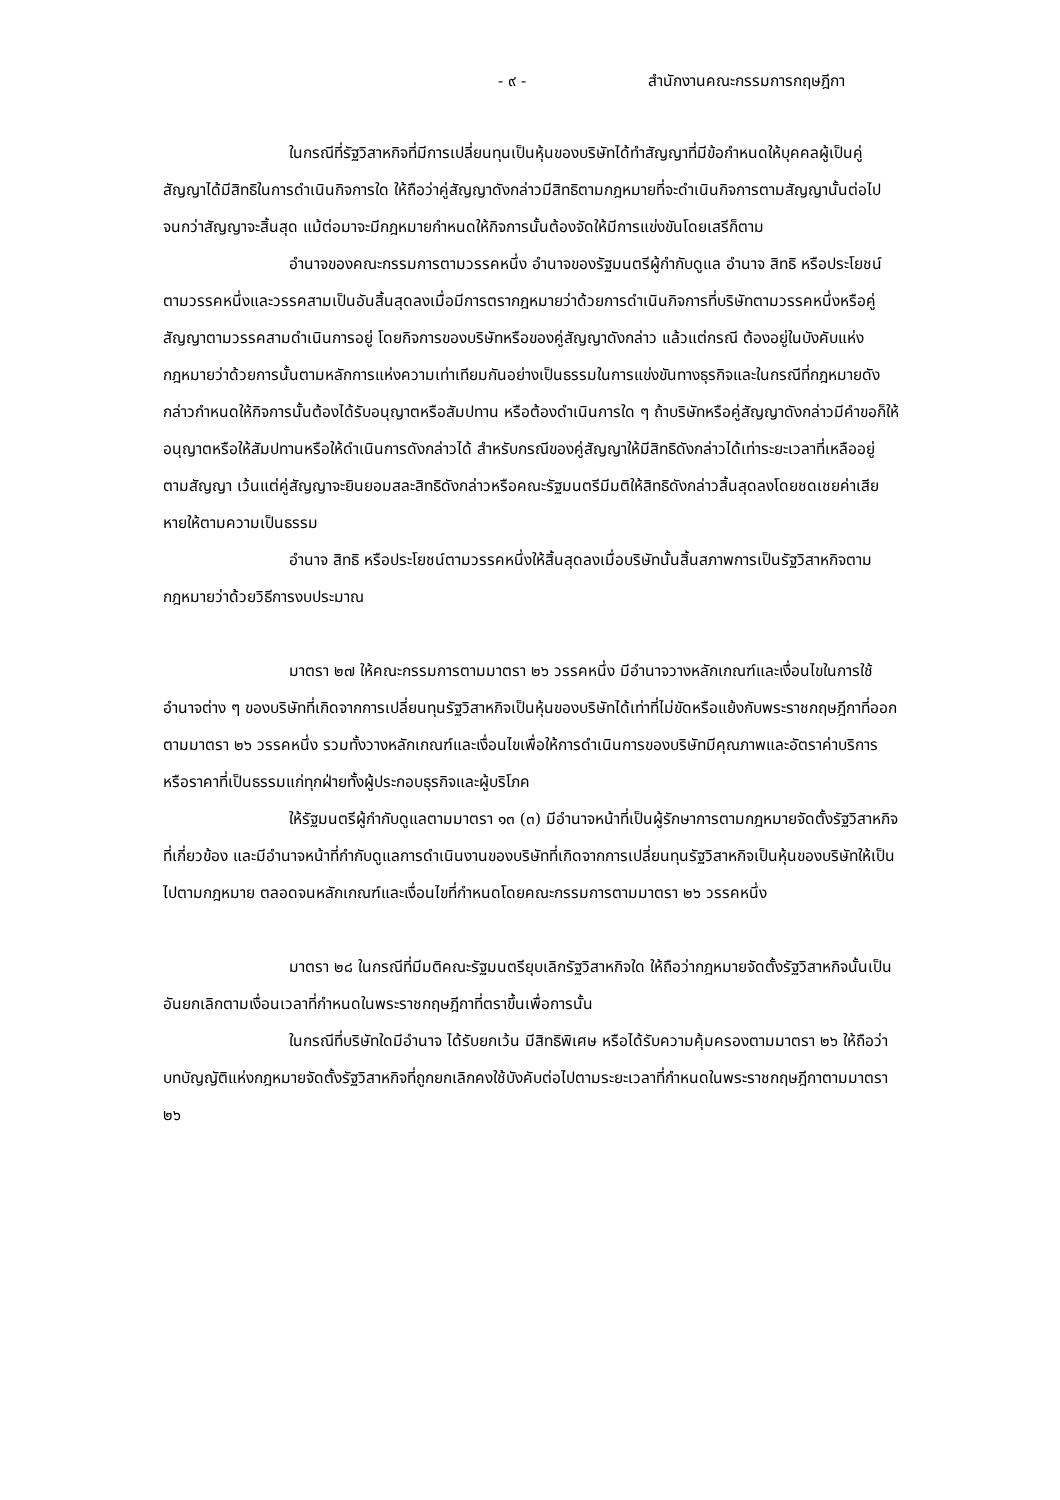- ๙ - สำนักงานคณะกรรมการกฤษฎีกา
ในกรณีที่รัฐวิสาหกิจที่มีการเปลี่ยนทุนเป็นหุ้นของบริษัทได้ทำสัญญาที่มีข้อกำหนดให้บุคคลผู้เป็นคู่สัญญาได้มีสิทธิในการดำเนินกิจการใด ให้ถือว่าคู่สัญญาดังกล่าวมีสิทธิตามกฎหมายที่จะดำเนินกิจการตามสัญญานั้นต่อไป จนกว่าสัญญาจะสิ้นสุด แม้ต่อมาจะมีกฎหมายกำหนดให้กิจการนั้นต้องจัดให้มีการแข่งขันโดยเสรีก็ตาม
อำนาจของคณะกรรมการตามวรรคหนึ่ง อำนาจของรัฐมนตรีผู้กำกับดูแล อำนาจ สิทธิ หรือประโยชน์ตามวรรคหนึ่งและวรรคสามเป็นอันสิ้นสุดลงเมื่อมีการตรากฎหมายว่าด้วยการดำเนินกิจการที่บริษัทตามวรรคหนึ่งหรือคู่สัญญาตามวรรคสามดำเนินการอยู่ โดยกิจการของบริษัทหรือของคู่สัญญาดังกล่าว แล้วแต่กรณี ต้องอยู่ในบังคับแห่งกฎหมายว่าด้วยการนั้นตามหลักการแห่งความเท่าเทียมกันอย่างเป็นธรรมในการแข่งขันทางธุรกิจและในกรณีที่กฎหมายดังกล่าวกำหนดให้กิจการนั้นต้องได้รับอนุญาตหรือสัมปทาน หรือต้องดำเนินการใด ๆ ถ้าบริษัทหรือคู่สัญญาดังกล่าวมีคำขอก็ให้อนุญาตหรือให้สัมปทานหรือให้ดำเนินการดังกล่าวได้ สำหรับกรณีของคู่สัญญาให้มีสิทธิดังกล่าวได้เท่าระยะเวลาที่เหลืออยู่ตามสัญญา เว้นแต่คู่สัญญาจะยินยอมสละสิทธิดังกล่าวหรือคณะรัฐมนตรีมีมติให้สิทธิดังกล่าวสิ้นสุดลงโดยชดเชยค่าเสียหายให้ตามความเป็นธรรม
อำนาจ สิทธิ หรือประโยชน์ตามวรรคหนึ่งให้สิ้นสุดลงเมื่อบริษัทนั้นสิ้นสภาพการเป็นรัฐวิสาหกิจตามกฎหมายว่าด้วยวิธีการงบประมาณ
มาตรา ๒๗ ให้คณะกรรมการตามมาตรา ๒๖ วรรคหนึ่ง มีอำนาจวางหลักเกณฑ์และเงื่อนไขในการใช้อำนาจต่าง ๆ ของบริษัทที่เกิดจากการเปลี่ยนทุนรัฐวิสาหกิจเป็นหุ้นของบริษัทได้เท่าที่ไม่ขัดหรือแย้งกับพระราชกฤษฎีกาที่ออกตามมาตรา ๒๖ วรรคหนึ่ง รวมทั้งวางหลักเกณฑ์และเงื่อนไขเพื่อให้การดำเนินการของบริษัทมีคุณภาพและอัตราค่าบริการหรือราคาที่เป็นธรรมแก่ทุกฝ่ายทั้งผู้ประกอบธุรกิจและผู้บริโภค
ให้รัฐมนตรีผู้กำกับดูแลตามมาตรา ๑๓ (๓) มีอำนาจหน้าที่เป็นผู้รักษาการตามกฎหมายจัดตั้งรัฐวิสาหกิจที่เกี่ยวข้อง และมีอำนาจหน้าที่กำกับดูแลการดำเนินงานของบริษัทที่เกิดจากการเปลี่ยนทุนรัฐวิสาหกิจเป็นหุ้นของบริษัทให้เป็นไปตามกฎหมาย ตลอดจนหลักเกณฑ์และเงื่อนไขที่กำหนดโดยคณะกรรมการตามมาตรา ๒๖ วรรคหนึ่ง
มาตรา ๒๘ ในกรณีที่มีมติคณะรัฐมนตรียุบเลิกรัฐวิสาหกิจใด ให้ถือว่ากฎหมายจัดตั้งรัฐวิสาหกิจนั้นเป็นอันยกเลิกตามเงื่อนเวลาที่กำหนดในพระราชกฤษฎีกาที่ตราขึ้นเพื่อการนั้น
ในกรณีที่บริษัทใดมีอำนาจ ได้รับยกเว้น มีสิทธิพิเศษ หรือได้รับความคุ้มครองตามมาตรา ๒๖ ให้ถือว่าบทบัญญัติแห่งกฎหมายจัดตั้งรัฐวิสาหกิจที่ถูกยกเลิกคงใช้บังคับต่อไปตามระยะเวลาที่กำหนดในพระราชกฤษฎีกาตามมาตรา ๒๖